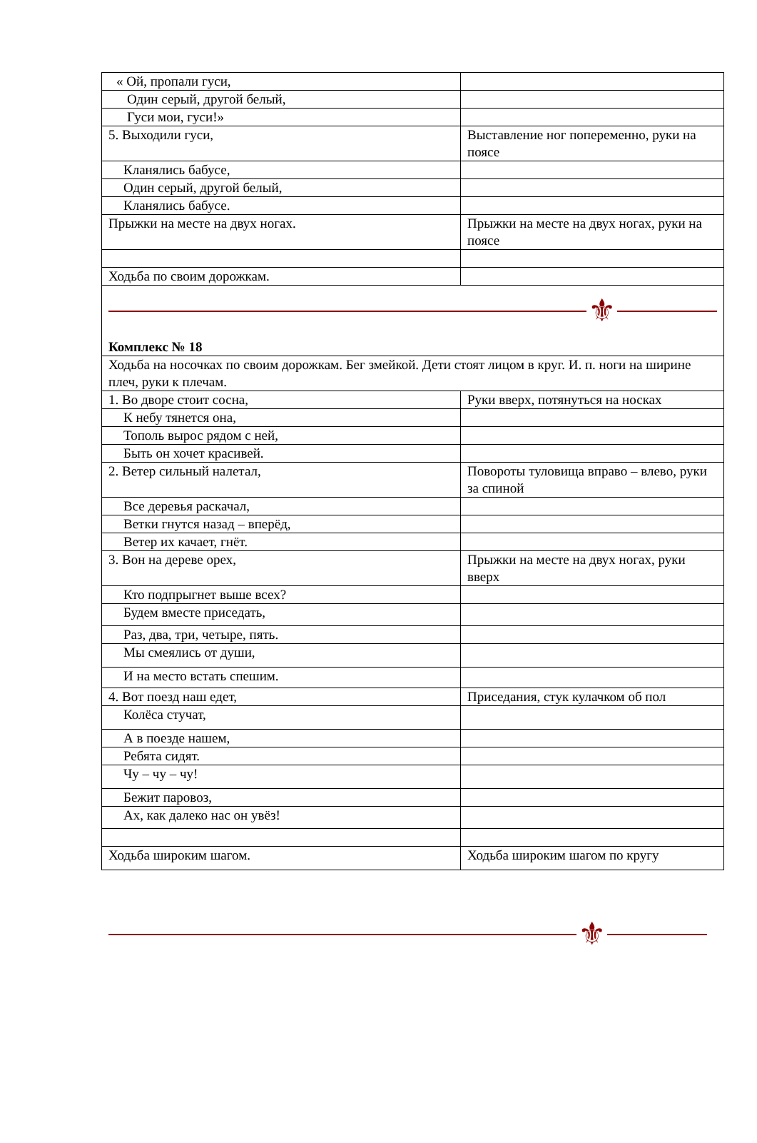| « Ой, пропали гуси, | |
| Один серый, другой белый, | |
| Гуси мои, гуси!» | |
| 5. Выходили гуси, | Выставление ног попеременно, руки на поясе |
| Кланялись бабусе, | |
| Один серый, другой белый, | |
| Кланялись бабусе. | |
| Прыжки на месте на двух ногах. | Прыжки на месте на двух ногах, руки на поясе |
| Ходьба по своим дорожкам. | |
| ⚜ Комплекс № 18 | |
| Ходьба на носочках по своим дорожкам. Бег змейкой. Дети стоят лицом в круг. И. п. ноги на ширине плеч, руки к плечам. | |
| 1. Во дворе стоит сосна, | Руки вверх, потянуться на носках |
| К небу тянется она, | |
| Тополь вырос рядом с ней, | |
| Быть он хочет красивей. | |
| 2. Ветер сильный налетал, | Повороты туловища вправо – влево, руки за спиной |
| Все деревья раскачал, | |
| Ветки гнутся назад – вперёд, | |
| Ветер их качает, гнёт. | |
| 3. Вон на дереве орех, | Прыжки на месте на двух ногах, руки вверх |
| Кто подпрыгнет выше всех? | |
| Будем вместе приседать, | |
| Раз, два, три, четыре, пять. | |
| Мы смеялись от души, | |
| И на место встать спешим. | |
| 4. Вот поезд наш едет, | Приседания, стук кулачком об пол |
| Колёса стучат, | |
| А в поезде нашем, | |
| Ребята сидят. | |
| Чу – чу – чу! | |
| Бежит паровоз, | |
| Ах, как далеко нас он увёз! | |
| Ходьба широким шагом. | Ходьба широким шагом по кругу |
⚜